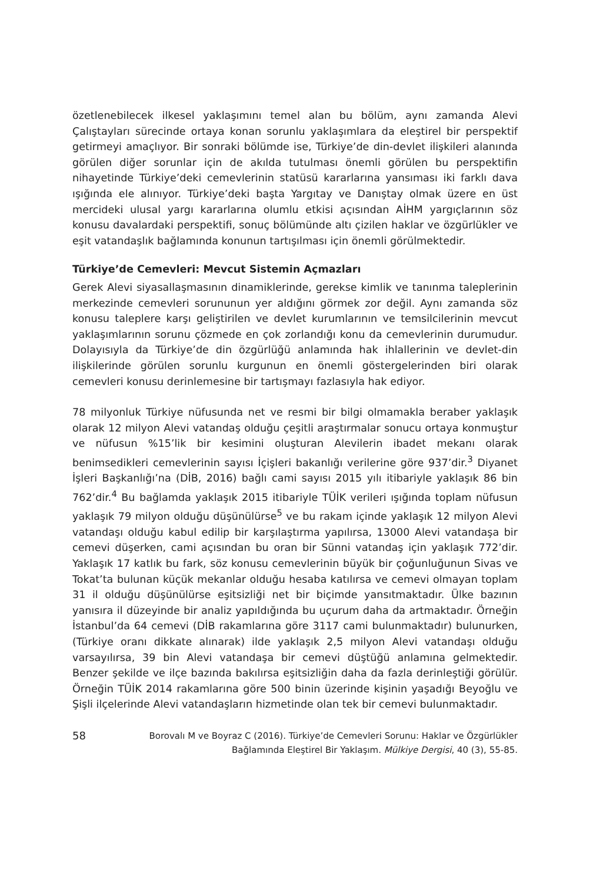özetlenebilecek ilkesel yaklaşımını temel alan bu bölüm, aynı zamanda Alevi Çalıştayları sürecinde ortaya konan sorunlu yaklaşımlara da eleştirel bir perspektif getirmeyi amaçlıyor. Bir sonraki bölümde ise, Türkiye’de din-devlet ilişkileri alanında görülen diğer sorunlar için de akılda tutulması önemli görülen bu perspektifin nihayetinde Türkiye’deki cemevlerinin statüsü kararlarına yansıması iki farklı dava ışığında ele alınıyor. Türkiye’deki başta Yargıtay ve Danıştay olmak üzere en üst mercideki ulusal yargı kararlarına olumlu etkisi açısından AİHM yargıçlarının söz konusu davalardaki perspektifi, sonuç bölümünde altı çizilen haklar ve özgürlükler ve eşit vatandaşlık bağlamında konunun tartışılması için önemli görülmektedir.
Türkiye’de Cemevleri: Mevcut Sistemin Açmazları
Gerek Alevi siyasallaşmasının dinamiklerinde, gerekse kimlik ve tanınma taleplerinin merkezinde cemevleri sorununun yer aldığını görmek zor değil. Aynı zamanda söz konusu taleplere karşı geliştirilen ve devlet kurumlarının ve temsilcilerinin mevcut yaklaşımlarının sorunu çözmede en çok zorlandığı konu da cemevlerinin durumudur. Dolayısıyla da Türkiye’de din özgürlüğü anlamında hak ihlallerinin ve devlet-din ilişkilerinde görülen sorunlu kurgunun en önemli göstergelerinden biri olarak cemevleri konusu derinlemesine bir tartışmayı fazlasıyla hak ediyor.
78 milyonluk Türkiye nüfusunda net ve resmi bir bilgi olmamakla beraber yaklaşık olarak 12 milyon Alevi vatandaş olduğu çeşitli araştırmalar sonucu ortaya konmuştur ve nüfusun %15’lik bir kesimini oluşturan Alevilerin ibadet mekanı olarak benimsedikleri cemevlerinin sayısı İçişleri bakanlığı verilerine göre 937’dir.<sup>3</sup> Diyanet İşleri Başkanlığı’na (DİB, 2016) bağlı cami sayısı 2015 yılı itibariyle yaklaşık 86 bin 762’dir.<sup>4</sup> Bu bağlamda yaklaşık 2015 itibariyle TÜİK verileri ışığında toplam nüfusun yaklaşık 79 milyon olduğu düşünülürse<sup>5</sup> ve bu rakam içinde yaklaşık 12 milyon Alevi vatandaşı olduğu kabul edilip bir karşılaştırma yapılırsa, 13000 Alevi vatandaşa bir cemevi düşerken, cami açısından bu oran bir Sünni vatandaş için yaklaşık 772’dir. Yaklaşık 17 katlık bu fark, söz konusu cemevlerinin büyük bir çoğunluğunun Sivas ve Tokat’ta bulunan küçük mekanlar olduğu hesaba katılırsa ve cemevi olmayan toplam 31 il olduğu düşünülürse eşitsizliği net bir biçimde yansıtmaktadır. Ülke bazının yanısıra il düzeyinde bir analiz yapıldığında bu uçurum daha da artmaktadır. Örneğin İstanbul’da 64 cemevi (DİB rakamlarına göre 3117 cami bulunmaktadır) bulunurken, (Türkiye oranı dikkate alınarak) ilde yaklaşık 2,5 milyon Alevi vatandaşı olduğu varsayılırsa, 39 bin Alevi vatandaşa bir cemevi düştüğü anlamına gelmektedir. Benzer şekilde ve ilçe bazında bakılırsa eşitsizliğin daha da fazla derinleştiği görülür. Örneğin TÜİK 2014 rakamlarına göre 500 binin üzerinde kişinin yaşadığı Beyoğlu ve Şişli ilçelerinde Alevi vatandaşların hizmetinde olan tek bir cemevi bulunmaktadır.
58 Borovalı M ve Boyraz C (2016). Türkiye’de Cemevleri Sorunu: Haklar ve Özgürlükler Bağlamında Eleştirel Bir Yaklaşım. Mülkiye Dergisi, 40 (3), 55-85.